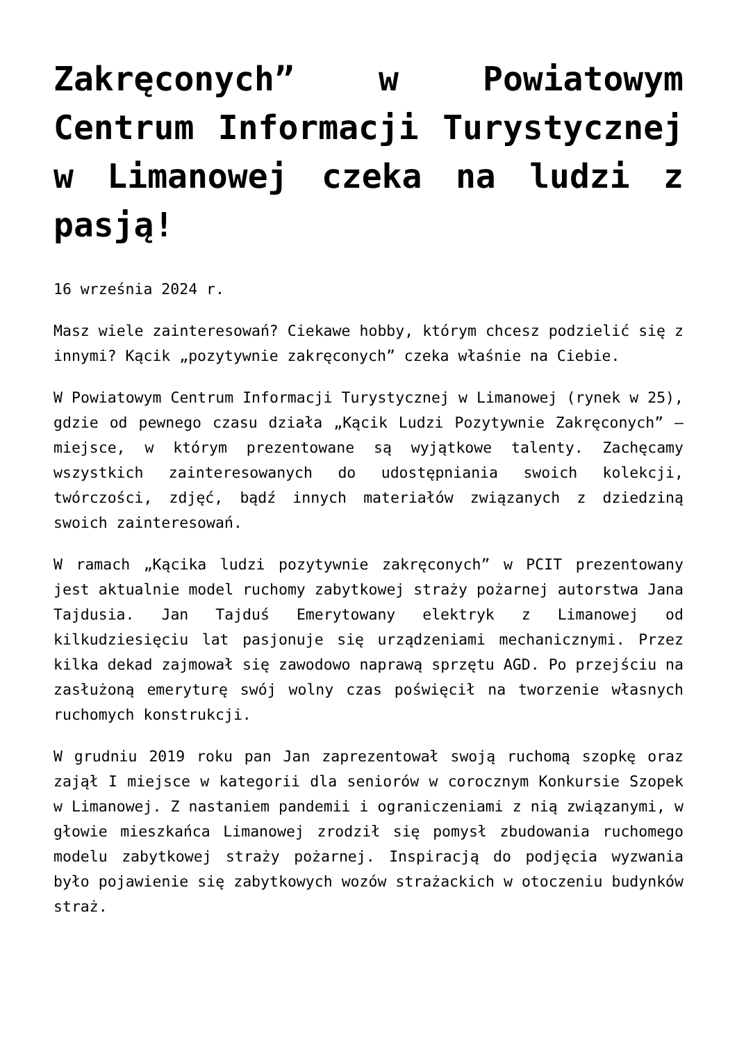Zakręconych” w Powiatowym Centrum Informacji Turystycznej w Limanowej czeka na ludzi z pasją!
16 września 2024 r.
Masz wiele zainteresowań? Ciekawe hobby, którym chcesz podzielić się z innymi? Kącik „pozytywnie zakręconych” czeka właśnie na Ciebie.
W Powiatowym Centrum Informacji Turystycznej w Limanowej (rynek w 25), gdzie od pewnego czasu działa „Kącik Ludzi Pozytywnie Zakręconych” – miejsce, w którym prezentowane są wyjątkowe talenty. Zachęcamy wszystkich zainteresowanych do udostępniania swoich kolekcji, twórczości, zdjęć, bądź innych materiałów związanych z dziedziną swoich zainteresowań.
W ramach „Kącika ludzi pozytywnie zakręconych” w PCIT prezentowany jest aktualnie model ruchomy zabytkowej straży pożarnej autorstwa Jana Tajdusia. Jan Tajduś Emerytowany elektryk z Limanowej od kilkudziesięciu lat pasjonuje się urządzeniami mechanicznymi. Przez kilka dekad zajmował się zawodowo naprawą sprzętu AGD. Po przejściu na zasłużoną emeryturę swój wolny czas poświęcił na tworzenie własnych ruchomych konstrukcji.
W grudniu 2019 roku pan Jan zaprezentował swoją ruchomą szopkę oraz zajął I miejsce w kategorii dla seniorów w corocznym Konkursie Szopek w Limanowej. Z nastaniem pandemii i ograniczeniami z nią związanymi, w głowie mieszkańca Limanowej zrodził się pomysł zbudowania ruchomego modelu zabytkowej straży pożarnej. Inspiracją do podjęcia wyzwania było pojawienie się zabytkowych wozów strażackich w otoczeniu budynków straż.